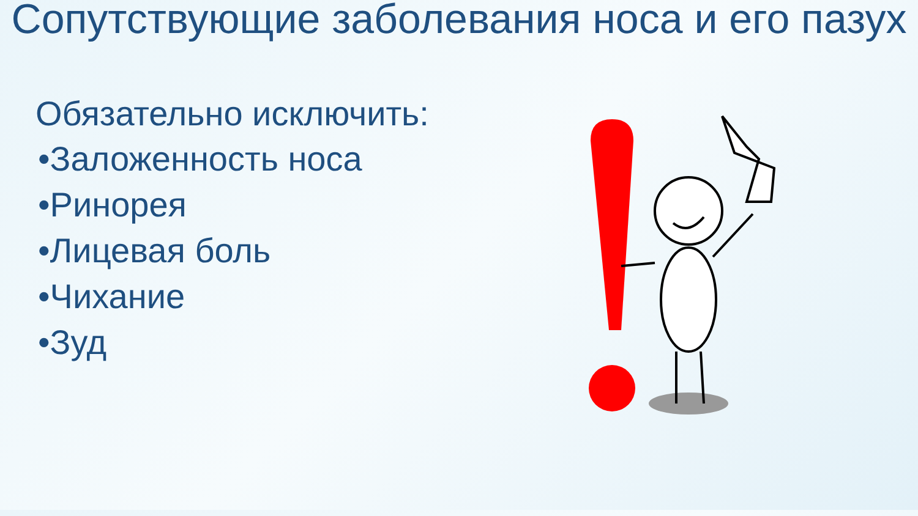Сопутствующие заболевания носа и его пазух
Обязательно исключить:
•Заложенность носа
•Ринорея
•Лицевая боль
•Чихание
•Зуд